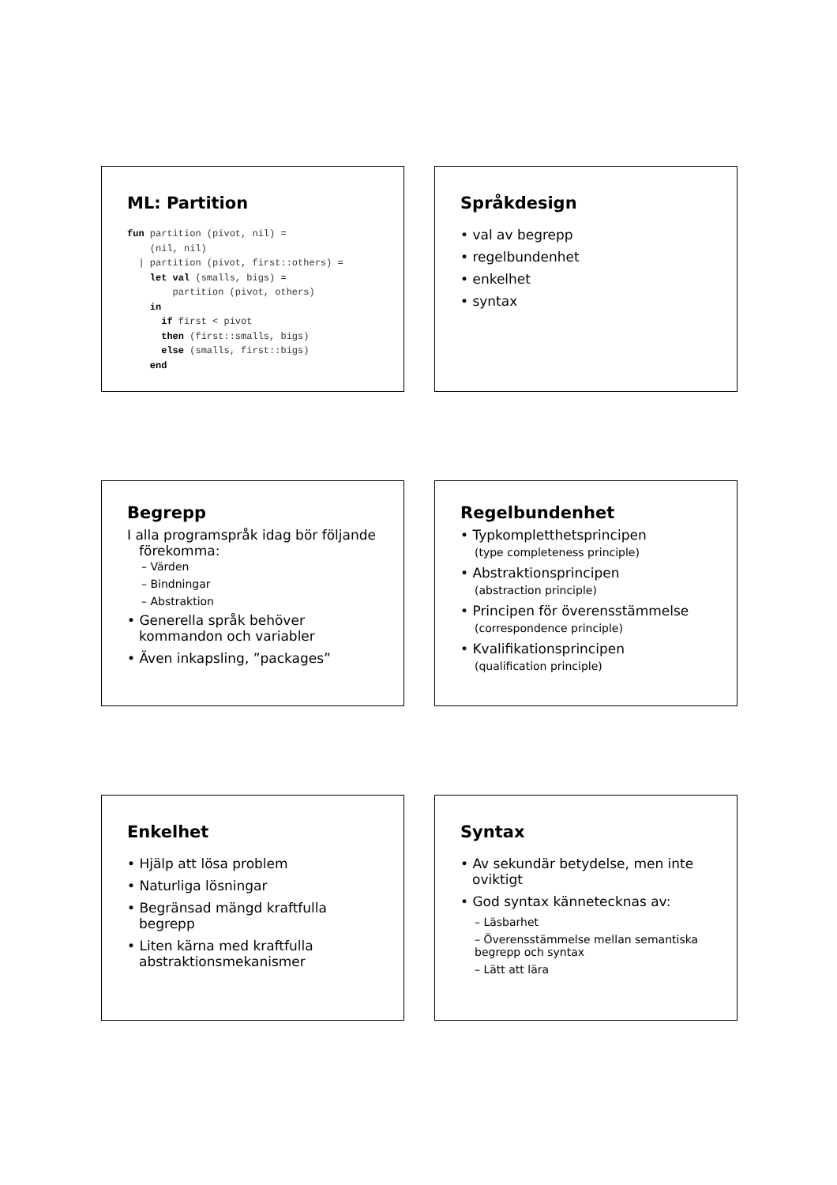ML: Partition
fun partition (pivot, nil) =
    (nil, nil)
  | partition (pivot, first::others) =
    let val (smalls, bigs) =
        partition (pivot, others)
    in
      if first < pivot
      then (first::smalls, bigs)
      else (smalls, first::bigs)
    end
Språkdesign
• val av begrepp
• regelbundenhet
• enkelhet
• syntax
Begrepp
I alla programspråk idag bör följande förekomma:
– Värden
– Bindningar
– Abstraktion
• Generella språk behöver kommandon och variabler
• Även inkapsling, ”packages”
Regelbundenhet
• Typkompletthetsprincipen
(type completeness principle)
• Abstraktionsprincipen
(abstraction principle)
• Principen för överensstämmelse
(correspondence principle)
• Kvalifikationsprincipen
(qualification principle)
Enkelhet
• Hjälp att lösa problem
• Naturliga lösningar
• Begränsad mängd kraftfulla begrepp
• Liten kärna med kraftfulla abstraktionsmekanismer
Syntax
• Av sekundär betydelse, men inte oviktigt
• God syntax kännetecknas av:
– Läsbarhet
– Överensstämmelse mellan semantiska begrepp och syntax
– Lätt att lära